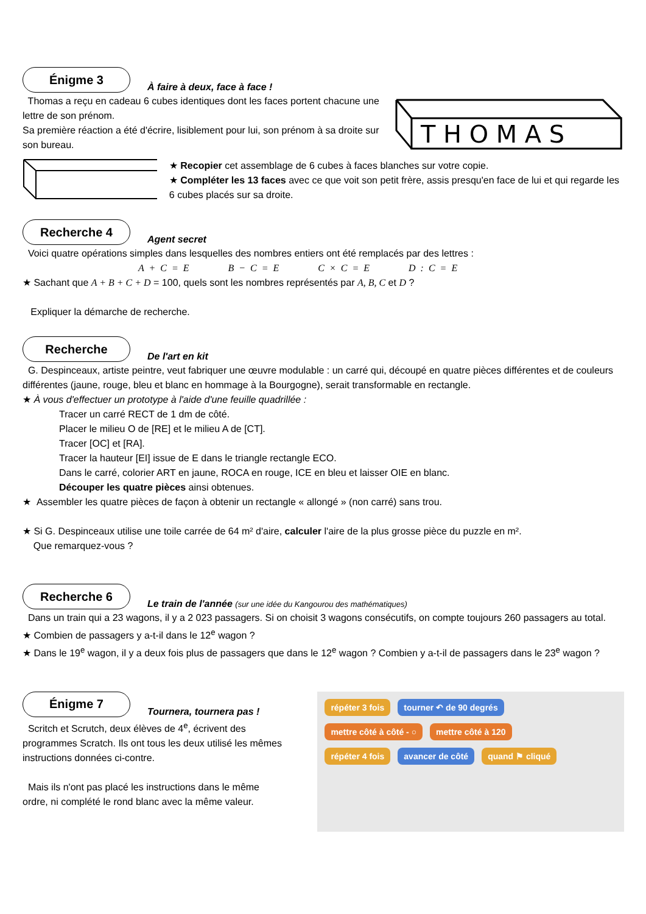Énigme 3
À faire à deux, face à face !
Thomas a reçu en cadeau 6 cubes identiques dont les faces portent chacune une lettre de son prénom.
Sa première réaction a été d'écrire, lisiblement pour lui, son prénom à sa droite sur son bureau.
T H O M A S
★ Recopier cet assemblage de 6 cubes à faces blanches sur votre copie.
★ Compléter les 13 faces avec ce que voit son petit frère, assis presqu'en face de lui et qui regarde les 6 cubes placés sur sa droite.
Recherche 4
Agent secret
Voici quatre opérations simples dans lesquelles des nombres entiers ont été remplacés par des lettres :
A + C = E B − C = E C × C = E D : C = E
★ Sachant que A + B + C + D = 100, quels sont les nombres représentés par A, B, C et D ?
Expliquer la démarche de recherche.
Recherche
De l'art en kit
G. Despinceaux, artiste peintre, veut fabriquer une œuvre modulable : un carré qui, découpé en quatre pièces différentes et de couleurs différentes (jaune, rouge, bleu et blanc en hommage à la Bourgogne), serait transformable en rectangle.
★ À vous d'effectuer un prototype à l'aide d'une feuille quadrillée :
Tracer un carré RECT de 1 dm de côté.
Placer le milieu O de [RE] et le milieu A de [CT].
Tracer [OC] et [RA].
Tracer la hauteur [EI] issue de E dans le triangle rectangle ECO.
Dans le carré, colorier ART en jaune, ROCA en rouge, ICE en bleu et laisser OIE en blanc.
Découper les quatre pièces ainsi obtenues.
★ Assembler les quatre pièces de façon à obtenir un rectangle « allongé » (non carré) sans trou.
★ Si G. Despinceaux utilise une toile carrée de 64 m² d'aire, calculer l'aire de la plus grosse pièce du puzzle en m².
Que remarquez-vous ?
Recherche 6
Le train de l'année (sur une idée du Kangourou des mathématiques)
Dans un train qui a 23 wagons, il y a 2 023 passagers. Si on choisit 3 wagons consécutifs, on compte toujours 260 passagers au total.
★ Combien de passagers y a-t-il dans le 12<sup>e</sup> wagon ?
★ Dans le 19<sup>e</sup> wagon, il y a deux fois plus de passagers que dans le 12<sup>e</sup> wagon ? Combien y a-t-il de passagers dans le 23<sup>e</sup> wagon ?
Énigme 7
Tournera, tournera pas !
Scritch et Scrutch, deux élèves de 4<sup>e</sup>, écrivent des programmes Scratch. Ils ont tous les deux utilisé les mêmes instructions données ci-contre.
Mais ils n'ont pas placé les instructions dans le même ordre, ni complété le rond blanc avec la même valeur.
répéter 3 fois tourner ↶ de 90 degrés
mettre côté à côté - ○ mettre côté à 120
répéter 4 fois avancer de côté quand ⚑ cliqué